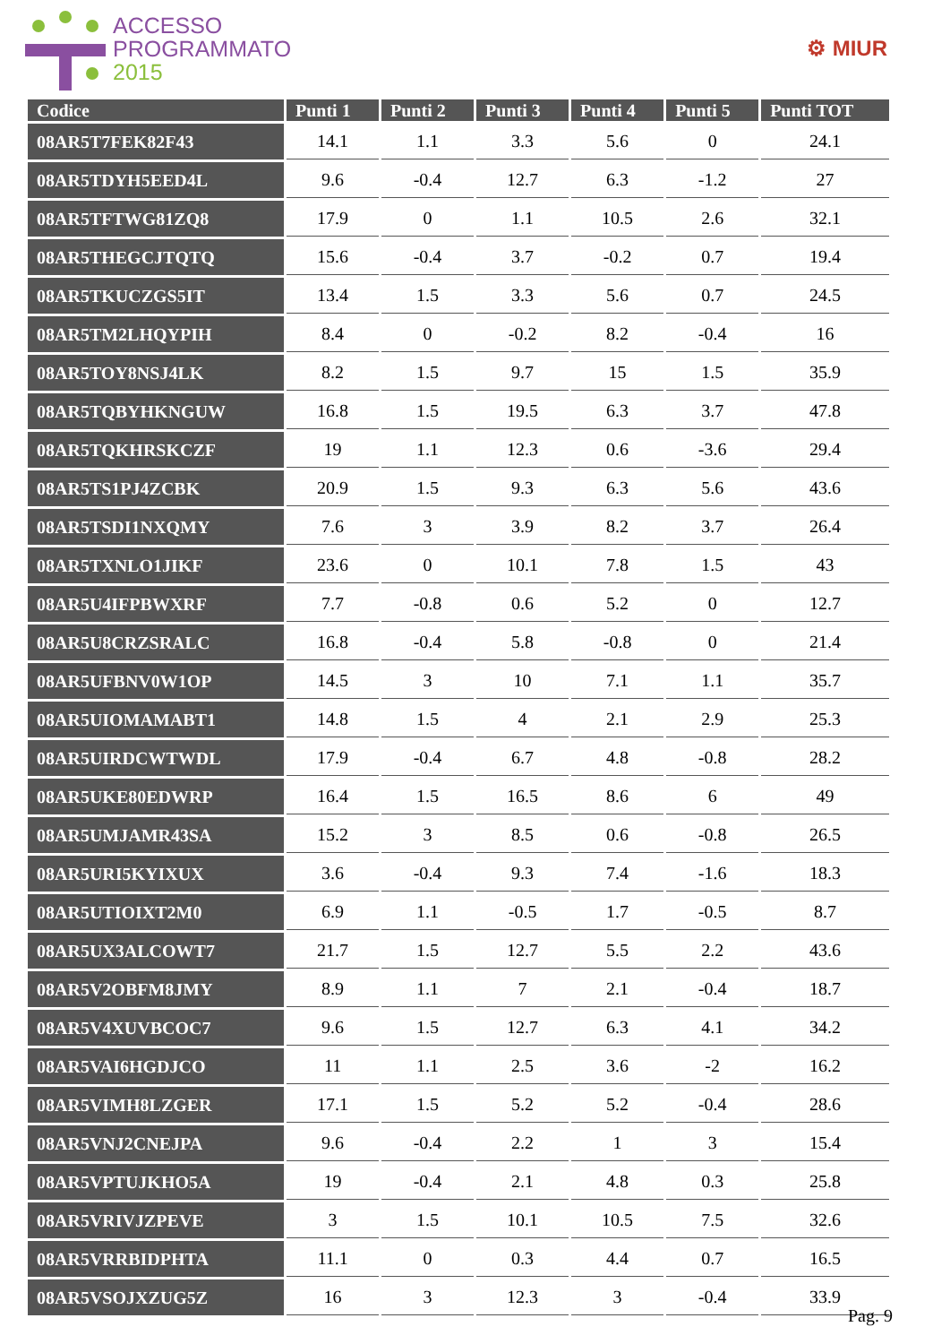ACCESSO
PROGRAMMATO
2015
⚙ MIUR
| Codice | Punti 1 | Punti 2 | Punti 3 | Punti 4 | Punti 5 | Punti TOT |
| --- | --- | --- | --- | --- | --- | --- |
| 08AR5T7FEK82F43 | 14.1 | 1.1 | 3.3 | 5.6 | 0 | 24.1 |
| 08AR5TDYH5EED4L | 9.6 | -0.4 | 12.7 | 6.3 | -1.2 | 27 |
| 08AR5TFTWG81ZQ8 | 17.9 | 0 | 1.1 | 10.5 | 2.6 | 32.1 |
| 08AR5THEGCJTQTQ | 15.6 | -0.4 | 3.7 | -0.2 | 0.7 | 19.4 |
| 08AR5TKUCZGS5IT | 13.4 | 1.5 | 3.3 | 5.6 | 0.7 | 24.5 |
| 08AR5TM2LHQYPIH | 8.4 | 0 | -0.2 | 8.2 | -0.4 | 16 |
| 08AR5TOY8NSJ4LK | 8.2 | 1.5 | 9.7 | 15 | 1.5 | 35.9 |
| 08AR5TQBYHKNGUW | 16.8 | 1.5 | 19.5 | 6.3 | 3.7 | 47.8 |
| 08AR5TQKHRSKCZF | 19 | 1.1 | 12.3 | 0.6 | -3.6 | 29.4 |
| 08AR5TS1PJ4ZCBK | 20.9 | 1.5 | 9.3 | 6.3 | 5.6 | 43.6 |
| 08AR5TSDI1NXQMY | 7.6 | 3 | 3.9 | 8.2 | 3.7 | 26.4 |
| 08AR5TXNLO1JIKF | 23.6 | 0 | 10.1 | 7.8 | 1.5 | 43 |
| 08AR5U4IFPBWXRF | 7.7 | -0.8 | 0.6 | 5.2 | 0 | 12.7 |
| 08AR5U8CRZSRALC | 16.8 | -0.4 | 5.8 | -0.8 | 0 | 21.4 |
| 08AR5UFBNV0W1OP | 14.5 | 3 | 10 | 7.1 | 1.1 | 35.7 |
| 08AR5UIOMAMABT1 | 14.8 | 1.5 | 4 | 2.1 | 2.9 | 25.3 |
| 08AR5UIRDCWTWDL | 17.9 | -0.4 | 6.7 | 4.8 | -0.8 | 28.2 |
| 08AR5UKE80EDWRP | 16.4 | 1.5 | 16.5 | 8.6 | 6 | 49 |
| 08AR5UMJAMR43SA | 15.2 | 3 | 8.5 | 0.6 | -0.8 | 26.5 |
| 08AR5URI5KYIXUX | 3.6 | -0.4 | 9.3 | 7.4 | -1.6 | 18.3 |
| 08AR5UTIOIXT2M0 | 6.9 | 1.1 | -0.5 | 1.7 | -0.5 | 8.7 |
| 08AR5UX3ALCOWT7 | 21.7 | 1.5 | 12.7 | 5.5 | 2.2 | 43.6 |
| 08AR5V2OBFM8JMY | 8.9 | 1.1 | 7 | 2.1 | -0.4 | 18.7 |
| 08AR5V4XUVBCOC7 | 9.6 | 1.5 | 12.7 | 6.3 | 4.1 | 34.2 |
| 08AR5VAI6HGDJCO | 11 | 1.1 | 2.5 | 3.6 | -2 | 16.2 |
| 08AR5VIMH8LZGER | 17.1 | 1.5 | 5.2 | 5.2 | -0.4 | 28.6 |
| 08AR5VNJ2CNEJPA | 9.6 | -0.4 | 2.2 | 1 | 3 | 15.4 |
| 08AR5VPTUJKHO5A | 19 | -0.4 | 2.1 | 4.8 | 0.3 | 25.8 |
| 08AR5VRIVJZPEVE | 3 | 1.5 | 10.1 | 10.5 | 7.5 | 32.6 |
| 08AR5VRRBIDPHTA | 11.1 | 0 | 0.3 | 4.4 | 0.7 | 16.5 |
| 08AR5VSOJXZUG5Z | 16 | 3 | 12.3 | 3 | -0.4 | 33.9 |
Pag. 9